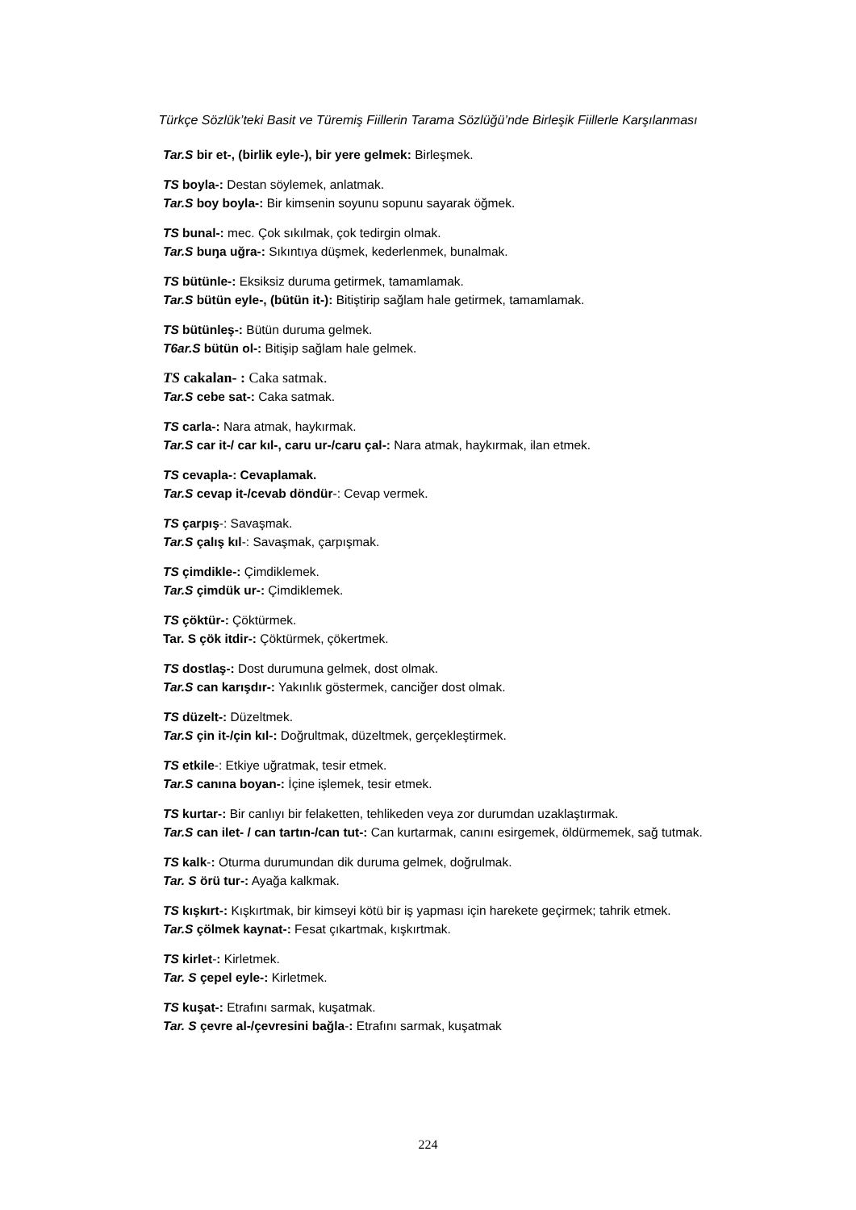Türkçe Sözlük’teki Basit ve Türemiş Fiillerin Tarama Sözlüğü’nde Birleşik Fiillerle Karşılanması
Tar.S bir et-, (birlik eyle-), bir yere gelmek: Birleşmek.
TS boyla-: Destan söylemek, anlatmak.
Tar.S boy boyla-: Bir kimsenin soyunu sopunu sayarak öğmek.
TS bunal-: mec. Çok sıkılmak, çok tedirgin olmak.
Tar.S buŋa uğra-: Sıkıntıya düşmek, kederlenmek, bunalmak.
TS bütünle-: Eksiksiz duruma getirmek, tamamlamak.
Tar.S bütün eyle-, (bütün it-): Bitiştirip sağlam hale getirmek, tamamlamak.
TS bütünleş-: Bütün duruma gelmek.
T6ar.S bütün ol-: Bitişip sağlam hale gelmek.
TS cakalan- : Caka satmak.
Tar.S cebe sat-: Caka satmak.
TS carla-: Nara atmak, haykırmak.
Tar.S car it-/ car kıl-, caru ur-/caru çal-: Nara atmak, haykırmak, ilan etmek.
TS cevapla-: Cevaplamak.
Tar.S cevap it-/cevab döndür-: Cevap vermek.
TS çarpış-: Savaşmak.
Tar.S çalış kıl-: Savaşmak, çarpışmak.
TS çimdikle-: Çimdiklemek.
Tar.S çimdük ur-: Çimdiklemek.
TS çöktür-: Çöktürmek.
Tar. S çök itdir-: Çöktürmek, çökertmek.
TS dostlaş-: Dost durumuna gelmek, dost olmak.
Tar.S can karışdır-: Yakınlık göstermek, canciğer dost olmak.
TS düzelt-: Düzeltmek.
Tar.S çin it-/çin kıl-: Doğrultmak, düzeltmek, gerçekleştirmek.
TS etkile-: Etkiye uğratmak, tesir etmek.
Tar.S canına boyan-: İçine işlemek, tesir etmek.
TS kurtar-: Bir canlıyı bir felaketten, tehlikeden veya zor durumdan uzaklaştırmak.
Tar.S can ilet- / can tartın-/can tut-: Can kurtarmak, canını esirgemek, öldürmemek, sağ tutmak.
TS kalk-: Oturma durumundan dik duruma gelmek, doğrulmak.
Tar. S örü tur-: Ayağa kalkmak.
TS kışkırt-: Kışkırtmak, bir kimseyi kötü bir iş yapması için harekete geçirmek; tahrik etmek.
Tar.S çölmek kaynat-: Fesat çıkartmak, kışkırtmak.
TS kirlet-: Kirletmek.
Tar. S çepel eyle-: Kirletmek.
TS kuşat-: Etrafını sarmak, kuşatmak.
Tar. S çevre al-/çevresini bağla-: Etrafını sarmak, kuşatmak
224